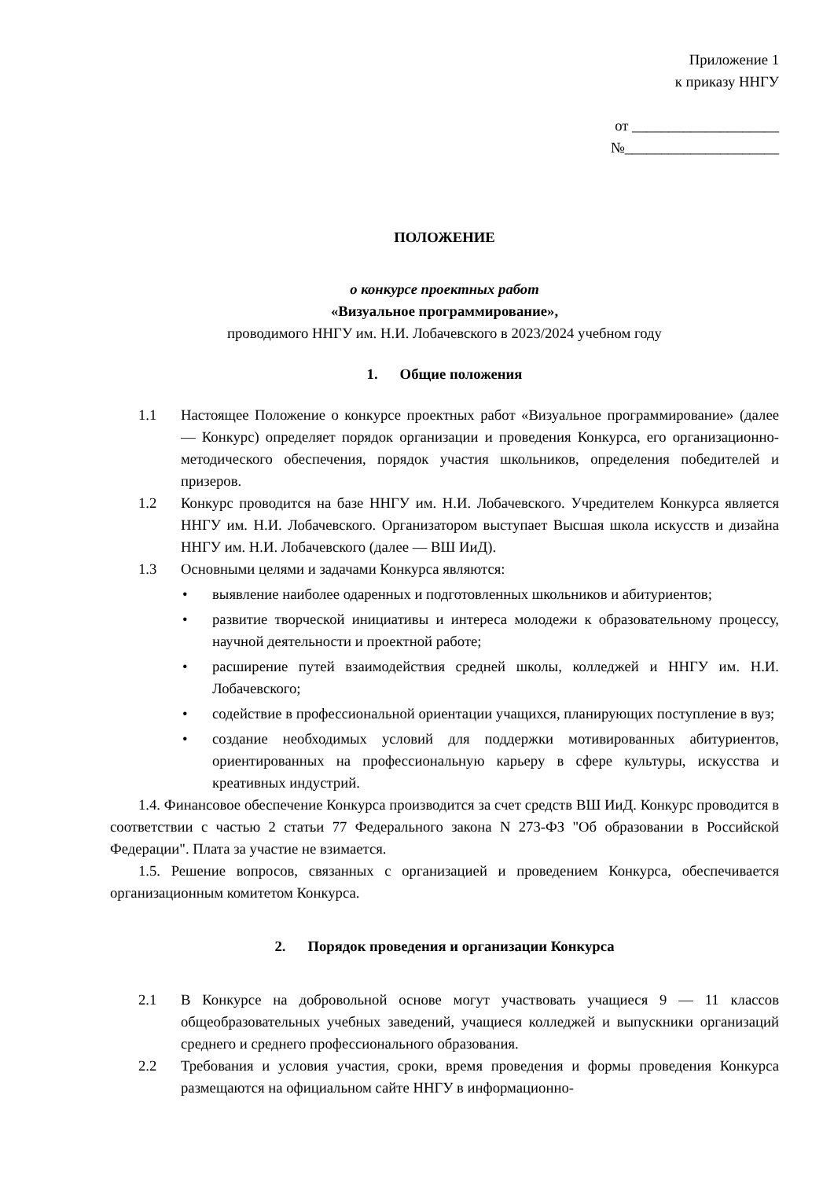Приложение 1
к приказу ННГУ
от ____________________
№_____________________
ПОЛОЖЕНИЕ
о конкурсе проектных работ
«Визуальное программирование»,
проводимого ННГУ им. Н.И. Лобачевского в 2023/2024 учебном году
1. Общие положения
1.1 Настоящее Положение о конкурсе проектных работ «Визуальное программирование» (далее — Конкурс) определяет порядок организации и проведения Конкурса, его организационно-методического обеспечения, порядок участия школьников, определения победителей и призеров.
1.2 Конкурс проводится на базе ННГУ им. Н.И. Лобачевского. Учредителем Конкурса является ННГУ им. Н.И. Лобачевского. Организатором выступает Высшая школа искусств и дизайна ННГУ им. Н.И. Лобачевского (далее — ВШ ИиД).
1.3 Основными целями и задачами Конкурса являются:
• выявление наиболее одаренных и подготовленных школьников и абитуриентов;
• развитие творческой инициативы и интереса молодежи к образовательному процессу, научной деятельности и проектной работе;
• расширение путей взаимодействия средней школы, колледжей и ННГУ им. Н.И. Лобачевского;
• содействие в профессиональной ориентации учащихся, планирующих поступление в вуз;
• создание необходимых условий для поддержки мотивированных абитуриентов, ориентированных на профессиональную карьеру в сфере культуры, искусства и креативных индустрий.
1.4. Финансовое обеспечение Конкурса производится за счет средств ВШ ИиД. Конкурс проводится в соответствии с частью 2 статьи 77 Федерального закона N 273-ФЗ "Об образовании в Российской Федерации". Плата за участие не взимается.
1.5. Решение вопросов, связанных с организацией и проведением Конкурса, обеспечивается организационным комитетом Конкурса.
2. Порядок проведения и организации Конкурса
2.1 В Конкурсе на добровольной основе могут участвовать учащиеся 9 — 11 классов общеобразовательных учебных заведений, учащиеся колледжей и выпускники организаций среднего и среднего профессионального образования.
2.2 Требования и условия участия, сроки, время проведения и формы проведения Конкурса размещаются на официальном сайте ННГУ в информационно-